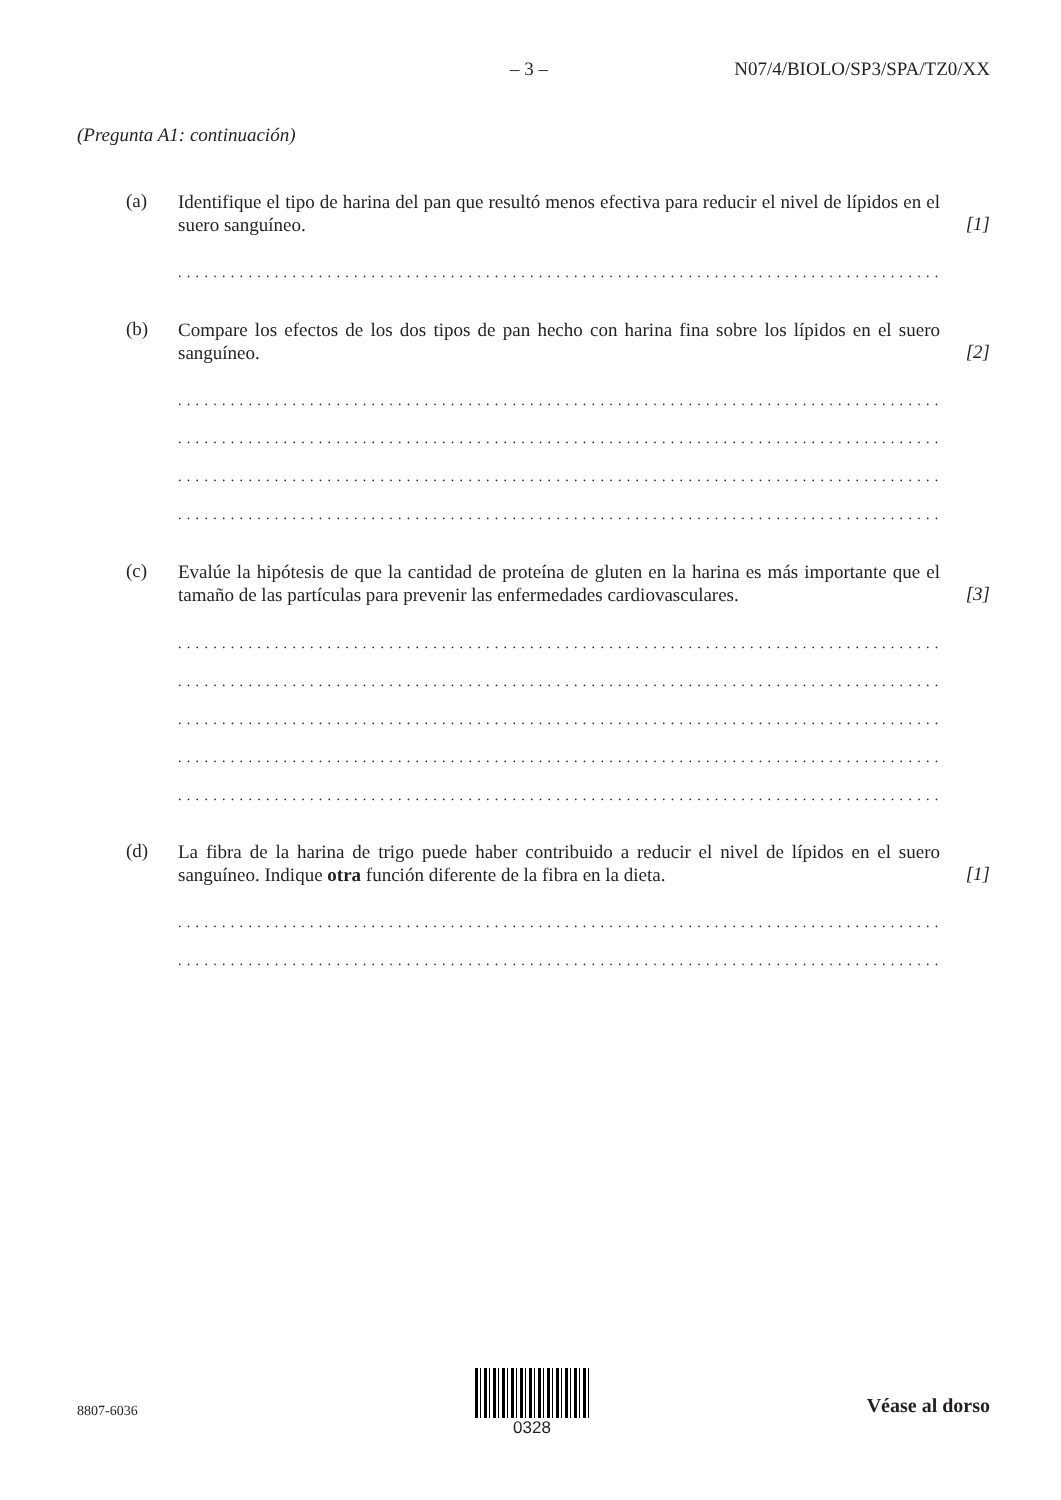– 3 – N07/4/BIOLO/SP3/SPA/TZ0/XX
(Pregunta A1: continuación)
(a)
Identifique el tipo de harina del pan que resultó menos efectiva para reducir el nivel de lípidos en el suero sanguíneo.
[1]
........................................................................................
(b)
Compare los efectos de los dos tipos de pan hecho con harina fina sobre los lípidos en el suero sanguíneo.
[2]
........................................................................................
........................................................................................
........................................................................................
........................................................................................
(c)
Evalúe la hipótesis de que la cantidad de proteína de gluten en la harina es más importante que el tamaño de las partículas para prevenir las enfermedades cardiovasculares.
[3]
........................................................................................
........................................................................................
........................................................................................
........................................................................................
........................................................................................
(d)
La fibra de la harina de trigo puede haber contribuido a reducir el nivel de lípidos en el suero sanguíneo. Indique otra función diferente de la fibra en la dieta.
[1]
........................................................................................
........................................................................................
8807-6036
0328
Véase al dorso